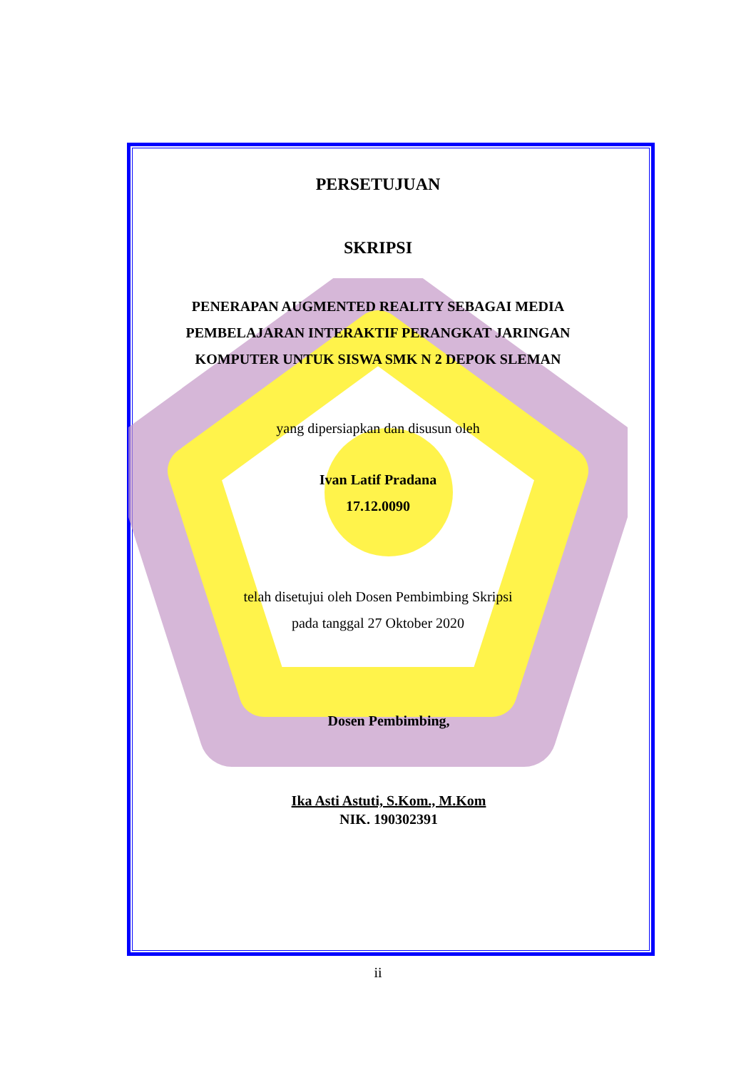PERSETUJUAN
SKRIPSI
PENERAPAN AUGMENTED REALITY SEBAGAI MEDIA PEMBELAJARAN INTERAKTIF PERANGKAT JARINGAN KOMPUTER UNTUK SISWA SMK N 2 DEPOK SLEMAN
yang dipersiapkan dan disusun oleh
Ivan Latif Pradana
17.12.0090
telah disetujui oleh Dosen Pembimbing Skripsi
pada tanggal 27 Oktober 2020
Dosen Pembimbing,
Ika Asti Astuti, S.Kom., M.Kom
NIK. 190302391
ii